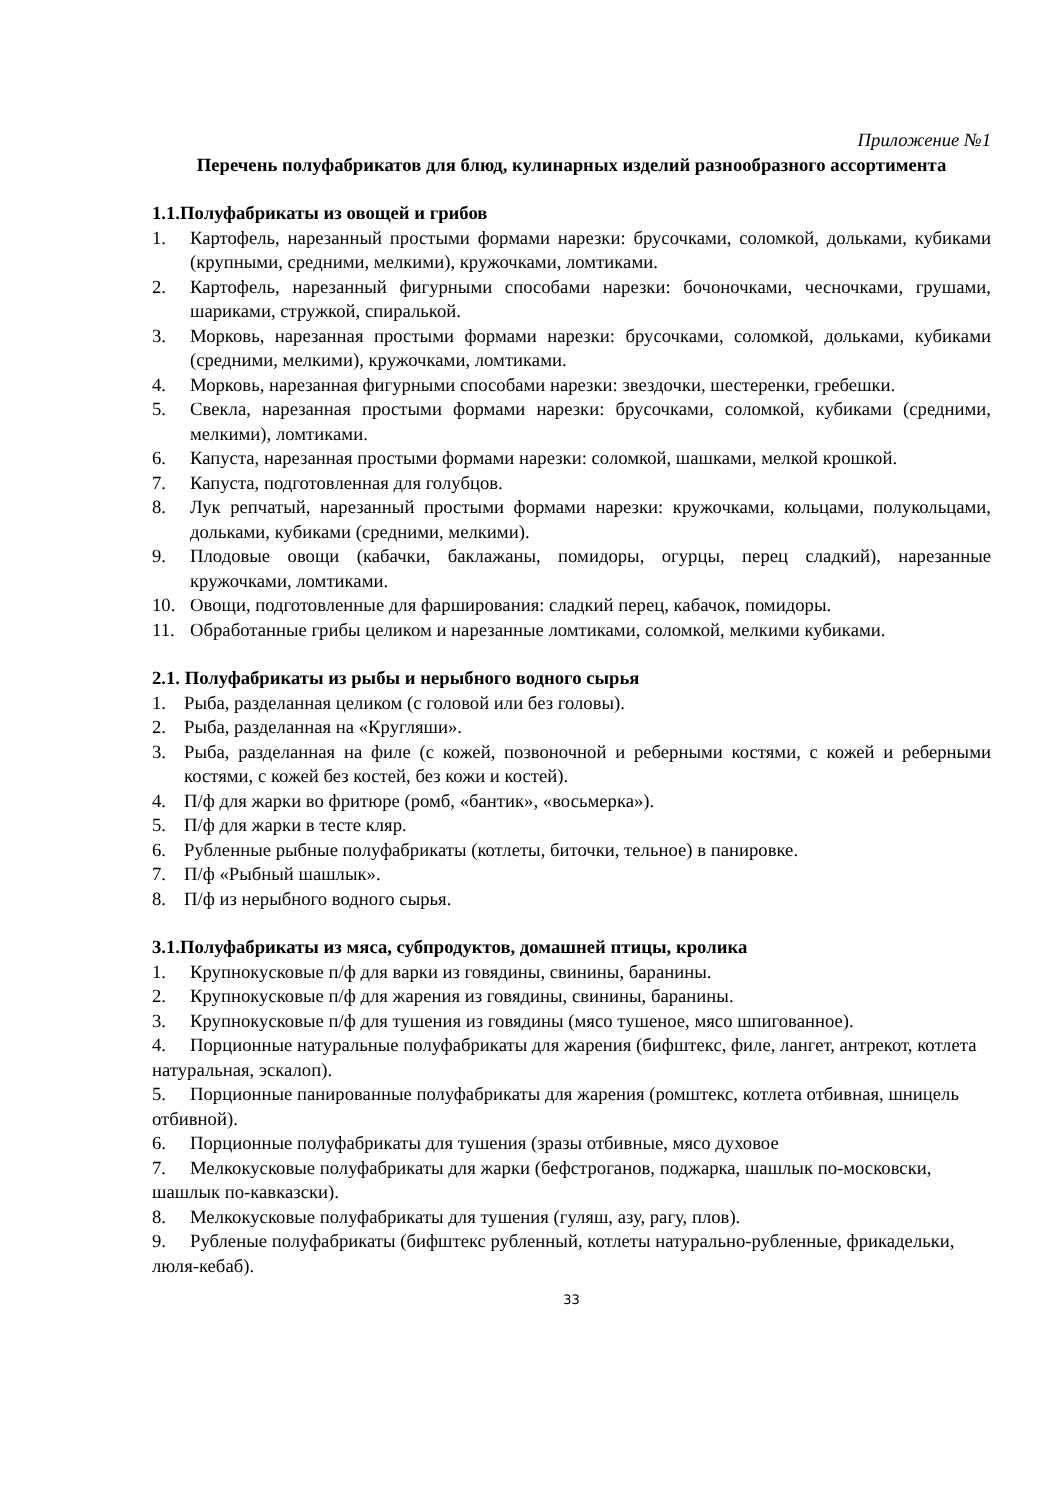Приложение №1
Перечень полуфабрикатов для блюд, кулинарных изделий разнообразного ассортимента
1.1.Полуфабрикаты из овощей и грибов
1. Картофель, нарезанный простыми формами нарезки: брусочками, соломкой, дольками, кубиками (крупными, средними, мелкими), кружочками, ломтиками.
2. Картофель, нарезанный фигурными способами нарезки: бочоночками, чесночками, грушами, шариками, стружкой, спиралькой.
3. Морковь, нарезанная простыми формами нарезки: брусочками, соломкой, дольками, кубиками (средними, мелкими), кружочками, ломтиками.
4. Морковь, нарезанная фигурными способами нарезки: звездочки, шестеренки, гребешки.
5. Свекла, нарезанная простыми формами нарезки: брусочками, соломкой, кубиками (средними, мелкими), ломтиками.
6. Капуста, нарезанная простыми формами нарезки: соломкой, шашками, мелкой крошкой.
7. Капуста, подготовленная для голубцов.
8. Лук репчатый, нарезанный простыми формами нарезки: кружочками, кольцами, полукольцами, дольками, кубиками (средними, мелкими).
9. Плодовые овощи (кабачки, баклажаны, помидоры, огурцы, перец сладкий), нарезанные кружочками, ломтиками.
10. Овощи, подготовленные для фарширования: сладкий перец, кабачок, помидоры.
11. Обработанные грибы целиком и нарезанные ломтиками, соломкой, мелкими кубиками.
2.1. Полуфабрикаты из рыбы и нерыбного водного сырья
1. Рыба, разделанная целиком (с головой или без головы).
2. Рыба, разделанная на «Кругляши».
3. Рыба, разделанная на филе (с кожей, позвоночной и реберными костями, с кожей и реберными костями, с кожей без костей, без кожи и костей).
4. П/ф для жарки во фритюре (ромб, «бантик», «восьмерка»).
5. П/ф для жарки в тесте кляр.
6. Рубленные рыбные полуфабрикаты (котлеты, биточки, тельное) в панировке.
7. П/ф «Рыбный шашлык».
8. П/ф из нерыбного водного сырья.
3.1.Полуфабрикаты из мяса, субпродуктов, домашней птицы, кролика
1. Крупнокусковые п/ф для варки из говядины, свинины, баранины.
2. Крупнокусковые п/ф для жарения из говядины, свинины, баранины.
3. Крупнокусковые п/ф для тушения из говядины (мясо тушеное, мясо шпигованное).
4. Порционные натуральные полуфабрикаты для жарения (бифштекс, филе, лангет, антрекот, котлета натуральная, эскалоп).
5. Порционные панированные полуфабрикаты для жарения (ромштекс, котлета отбивная, шницель отбивной).
6. Порционные полуфабрикаты для тушения (зразы отбивные, мясо духовое
7. Мелкокусковые полуфабрикаты для жарки (бефстроганов, поджарка, шашлык по-московски, шашлык по-кавказски).
8. Мелкокусковые полуфабрикаты для тушения (гуляш, азу, рагу, плов).
9. Рубленые полуфабрикаты (бифштекс рубленный, котлеты натурально-рубленные, фрикадельки, люля-кебаб).
33